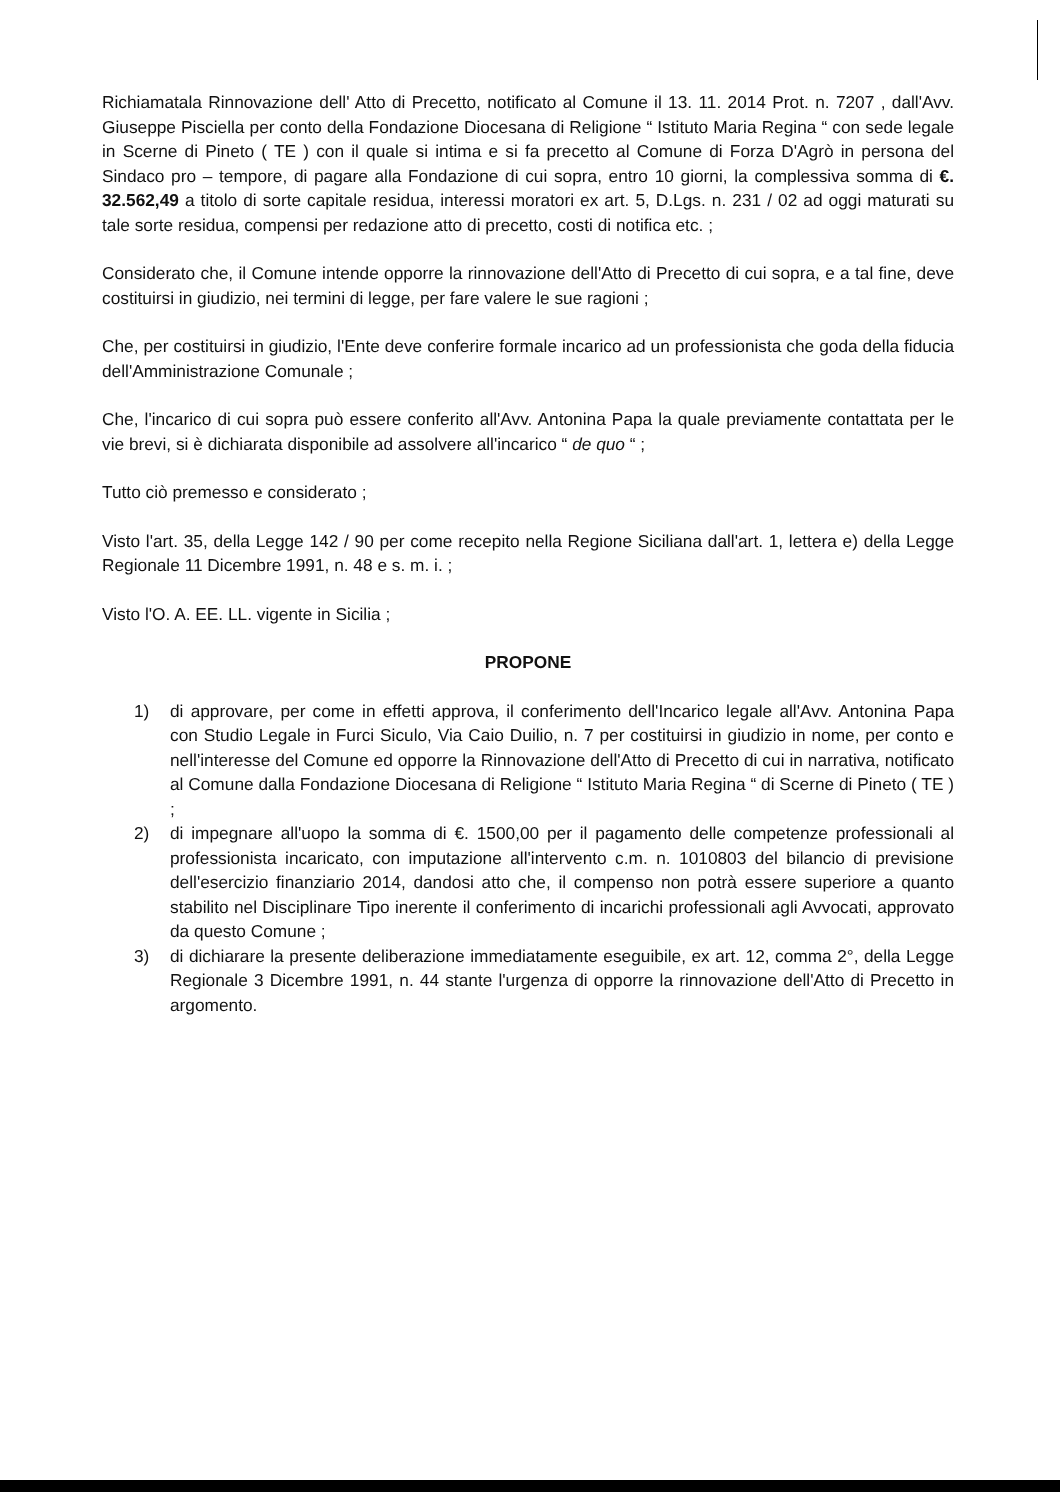Richiamatala Rinnovazione dell' Atto di Precetto, notificato al Comune il 13. 11. 2014 Prot. n. 7207 , dall'Avv. Giuseppe Pisciella per conto della Fondazione Diocesana di Religione “ Istituto Maria Regina “ con sede legale in Scerne di Pineto ( TE ) con il quale si intima e si fa precetto al Comune di Forza D'Agrò in persona del Sindaco pro – tempore, di pagare alla Fondazione di cui sopra, entro 10 giorni, la complessiva somma di €. 32.562,49 a titolo di sorte capitale residua, interessi moratori ex art. 5, D.Lgs. n. 231 / 02 ad oggi maturati su tale sorte residua, compensi per redazione atto di precetto, costi di notifica etc. ;
Considerato che, il Comune intende opporre la rinnovazione dell'Atto di Precetto di cui sopra, e a tal fine, deve costituirsi in giudizio, nei termini di legge, per fare valere le sue ragioni ;
Che, per costituirsi in giudizio, l'Ente deve conferire formale incarico ad un professionista che goda della fiducia dell'Amministrazione Comunale ;
Che, l'incarico di cui sopra può essere conferito all'Avv. Antonina Papa la quale previamente contattata per le vie brevi, si è dichiarata disponibile ad assolvere all'incarico “ de quo “ ;
Tutto ciò premesso e considerato ;
Visto l'art. 35, della Legge 142 / 90 per come recepito nella Regione Siciliana dall'art. 1, lettera e) della Legge Regionale 11 Dicembre 1991, n. 48 e s. m. i. ;
Visto l'O. A. EE. LL. vigente in Sicilia ;
PROPONE
1) di approvare, per come in effetti approva, il conferimento dell'Incarico legale all'Avv. Antonina Papa con Studio Legale in Furci Siculo, Via Caio Duilio, n. 7 per costituirsi in giudizio in nome, per conto e nell'interesse del Comune ed opporre la Rinnovazione dell'Atto di Precetto di cui in narrativa, notificato al Comune dalla Fondazione Diocesana di Religione “ Istituto Maria Regina “ di Scerne di Pineto ( TE ) ;
2) di impegnare all'uopo la somma di €. 1500,00 per il pagamento delle competenze professionali al professionista incaricato, con imputazione all'intervento c.m. n. 1010803 del bilancio di previsione dell'esercizio finanziario 2014, dandosi atto che, il compenso non potrà essere superiore a quanto stabilito nel Disciplinare Tipo inerente il conferimento di incarichi professionali agli Avvocati, approvato da questo Comune ;
3) di dichiarare la presente deliberazione immediatamente eseguibile, ex art. 12, comma 2°, della Legge Regionale 3 Dicembre 1991, n. 44 stante l'urgenza di opporre la rinnovazione dell'Atto di Precetto in argomento.